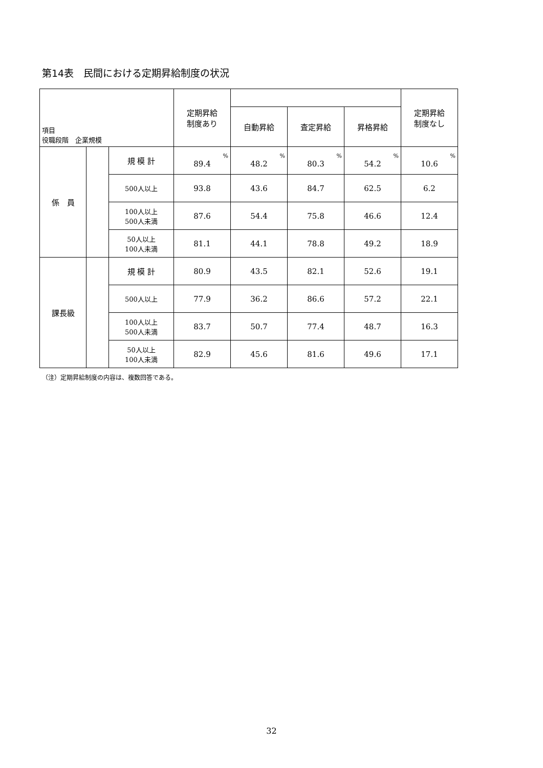第14表　民間における定期昇給制度の状況
| 項目 役職段階 企業規模 | | | 定期昇給 制度あり | | | | 定期昇給 制度なし |
| --- | --- | --- | --- | --- | --- | --- | --- |
| | | | | 自動昇給 | 査定昇給 | 昇格昇給 | |
| 係 員 | | 規 模 計 | % 89.4 | % 48.2 | % 80.3 | % 54.2 | % 10.6 |
| | | 500人以上 | 93.8 | 43.6 | 84.7 | 62.5 | 6.2 |
| | | 100人以上 500人未満 | 87.6 | 54.4 | 75.8 | 46.6 | 12.4 |
| | | 50人以上 100人未満 | 81.1 | 44.1 | 78.8 | 49.2 | 18.9 |
| 課長級 | | 規 模 計 | 80.9 | 43.5 | 82.1 | 52.6 | 19.1 |
| | | 500人以上 | 77.9 | 36.2 | 86.6 | 57.2 | 22.1 |
| | | 100人以上 500人未満 | 83.7 | 50.7 | 77.4 | 48.7 | 16.3 |
| | | 50人以上 100人未満 | 82.9 | 45.6 | 81.6 | 49.6 | 17.1 |
（注）定期昇給制度の内容は、複数回答である。
32